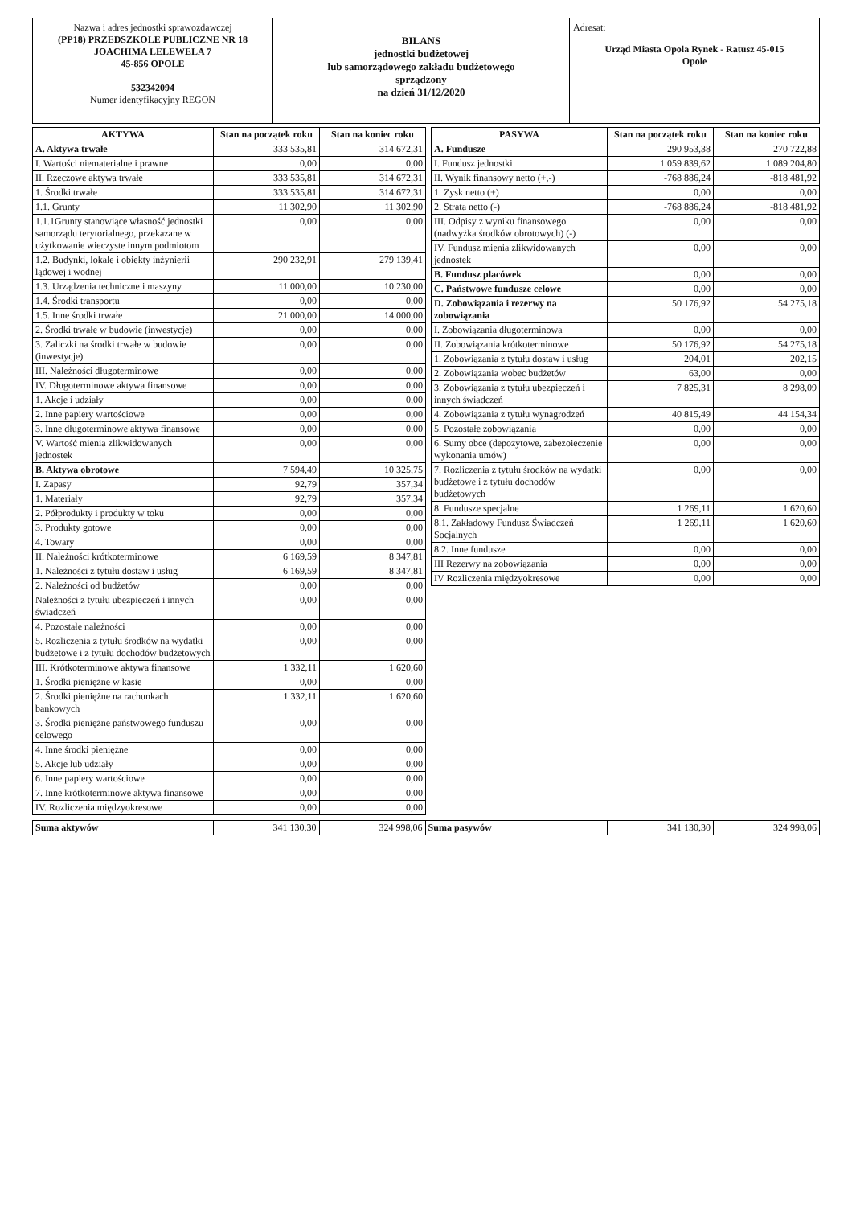Nazwa i adres jednostki sprawozdawczej
(PP18) PRZEDSZKOLE PUBLICZNE NR 18
JOACHIMA LELEWELA 7
45-856 OPOLE
532342094
Numer identyfikacyjny REGON
BILANS
jednostki budżetowej
lub samorządowego zakładu budżetowego
sprządzony
na dzień 31/12/2020
Adresat:
Urząd Miasta Opola Rynek - Ratusz 45-015
Opole
| AKTYWA | Stan na początek roku | Stan na koniec roku |
| --- | --- | --- |
| A. Aktywa trwałe | 333 535,81 | 314 672,31 |
| I. Wartości niematerialne i prawne | 0,00 | 0,00 |
| II. Rzeczowe aktywa trwałe | 333 535,81 | 314 672,31 |
| 1. Środki trwałe | 333 535,81 | 314 672,31 |
| 1.1. Grunty | 11 302,90 | 11 302,90 |
| 1.1.1Grunty stanowiące własność jednostki samorządu terytorialnego, przekazane w użytkowanie wieczyste innym podmiotom | 0,00 | 0,00 |
| 1.2. Budynki, lokale i obiekty inżynierii lądowej i wodnej | 290 232,91 | 279 139,41 |
| 1.3. Urządzenia techniczne i maszyny | 11 000,00 | 10 230,00 |
| 1.4. Środki transportu | 0,00 | 0,00 |
| 1.5. Inne środki trwałe | 21 000,00 | 14 000,00 |
| 2. Środki trwałe w budowie (inwestycje) | 0,00 | 0,00 |
| 3. Zaliczki na środki trwałe w budowie (inwestycje) | 0,00 | 0,00 |
| III. Należności długoterminowe | 0,00 | 0,00 |
| IV. Długoterminowe aktywa finansowe | 0,00 | 0,00 |
| 1. Akcje i udziały | 0,00 | 0,00 |
| 2. Inne papiery wartościowe | 0,00 | 0,00 |
| 3. Inne długoterminowe aktywa finansowe | 0,00 | 0,00 |
| V. Wartość mienia zlikwidowanych jednostek | 0,00 | 0,00 |
| B. Aktywa obrotowe | 7 594,49 | 10 325,75 |
| I. Zapasy | 92,79 | 357,34 |
| 1. Materiały | 92,79 | 357,34 |
| 2. Półprodukty i produkty w toku | 0,00 | 0,00 |
| 3. Produkty gotowe | 0,00 | 0,00 |
| 4. Towary | 0,00 | 0,00 |
| II. Należności krótkoterminowe | 6 169,59 | 8 347,81 |
| 1. Należności z tytułu dostaw i usług | 6 169,59 | 8 347,81 |
| 2. Należności od budżetów | 0,00 | 0,00 |
| Należności z tytułu ubezpieczeń i innych świadczeń | 0,00 | 0,00 |
| 4. Pozostałe należności | 0,00 | 0,00 |
| 5. Rozliczenia z tytułu środków na wydatki budżetowe i z tytułu dochodów budżetowych | 0,00 | 0,00 |
| III. Krótkoterminowe aktywa finansowe | 1 332,11 | 1 620,60 |
| 1. Środki pieniężne w kasie | 0,00 | 0,00 |
| 2. Środki pieniężne na rachunkach bankowych | 1 332,11 | 1 620,60 |
| 3. Środki pieniężne państwowego funduszu celowego | 0,00 | 0,00 |
| 4. Inne środki pieniężne | 0,00 | 0,00 |
| 5. Akcje lub udziały | 0,00 | 0,00 |
| 6. Inne papiery wartościowe | 0,00 | 0,00 |
| 7. Inne krótkoterminowe aktywa finansowe | 0,00 | 0,00 |
| IV. Rozliczenia międzyokresowe | 0,00 | 0,00 |
| PASYWA | Stan na początek roku | Stan na koniec roku |
| --- | --- | --- |
| A. Fundusze | 290 953,38 | 270 722,88 |
| I. Fundusz jednostki | 1 059 839,62 | 1 089 204,80 |
| II. Wynik finansowy netto (+,-) | -768 886,24 | -818 481,92 |
| 1. Zysk netto (+) | 0,00 | 0,00 |
| 2. Strata netto (-) | -768 886,24 | -818 481,92 |
| III. Odpisy z wyniku finansowego (nadwyżka środków obrotowych) (-) | 0,00 | 0,00 |
| IV. Fundusz mienia zlikwidowanych jednostek | 0,00 | 0,00 |
| B. Fundusz placówek | 0,00 | 0,00 |
| C. Państwowe fundusze celowe | 0,00 | 0,00 |
| D. Zobowiązania i rezerwy na zobowiązania | 50 176,92 | 54 275,18 |
| I. Zobowiązania długoterminowa | 0,00 | 0,00 |
| II. Zobowiązania krótkoterminowe | 50 176,92 | 54 275,18 |
| 1. Zobowiązania z tytułu dostaw i usług | 204,01 | 202,15 |
| 2. Zobowiązania wobec budżetów | 63,00 | 0,00 |
| 3. Zobowiązania z tytułu ubezpieczeń i innych świadczeń | 7 825,31 | 8 298,09 |
| 4. Zobowiązania z tytułu wynagrodzeń | 40 815,49 | 44 154,34 |
| 5. Pozostałe zobowiązania | 0,00 | 0,00 |
| 6. Sumy obce (depozytowe, zabezoieczenie wykonania umów) | 0,00 | 0,00 |
| 7. Rozliczenia z tytułu środków na wydatki budżetowe i z tytułu dochodów budżetowych | 0,00 | 0,00 |
| 8. Fundusze specjalne | 1 269,11 | 1 620,60 |
| 8.1. Zakładowy Fundusz Świadczeń Socjalnych | 1 269,11 | 1 620,60 |
| 8.2. Inne fundusze | 0,00 | 0,00 |
| III Rezerwy na zobowiązania | 0,00 | 0,00 |
| IV Rozliczenia międzyokresowe | 0,00 | 0,00 |
| Suma aktywów | 341 130,30 | 324 998,06 | Suma pasywów | 341 130,30 | 324 998,06 |